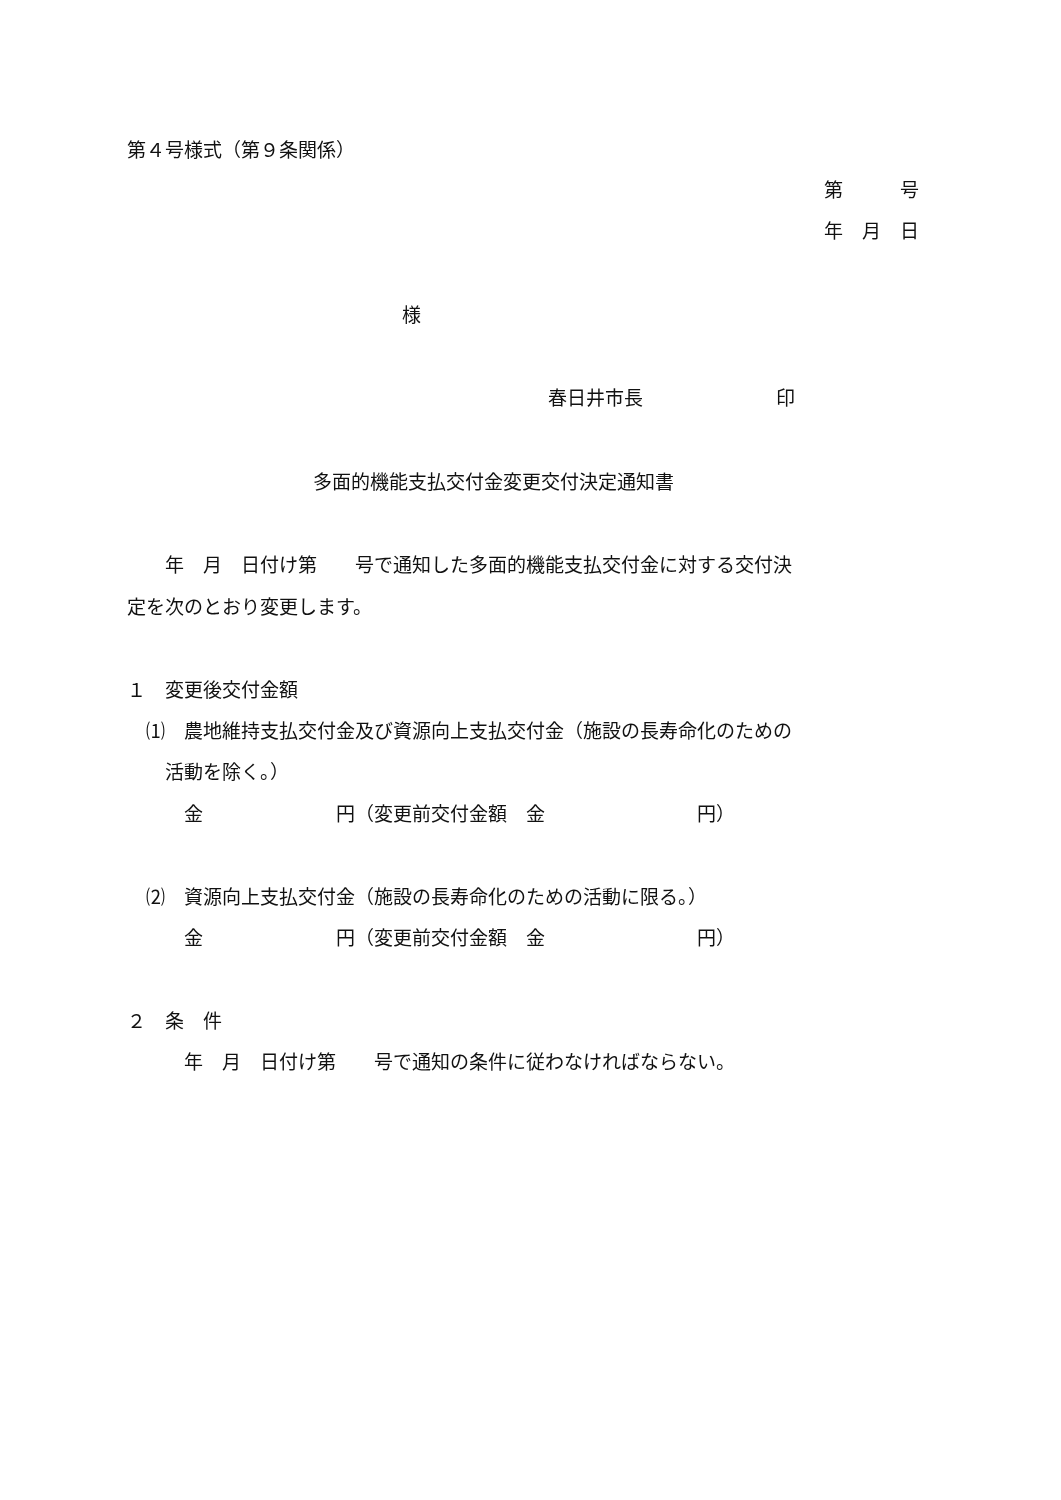第４号様式（第９条関係）
第　　　号
年　月　日
様
春日井市長　　　　　　　印
多面的機能支払交付金変更交付決定通知書
　　年　月　日付け第　　号で通知した多面的機能支払交付金に対する交付決
定を次のとおり変更します。
１　変更後交付金額
　⑴　農地維持支払交付金及び資源向上支払交付金（施設の長寿命化のための
　　活動を除く。）
　　　金　　　　　　　円（変更前交付金額　金　　　　　　　　円）
　⑵　資源向上支払交付金（施設の長寿命化のための活動に限る。）
　　　金　　　　　　　円（変更前交付金額　金　　　　　　　　円）
２　条　件
　　　年　月　日付け第　　号で通知の条件に従わなければならない。